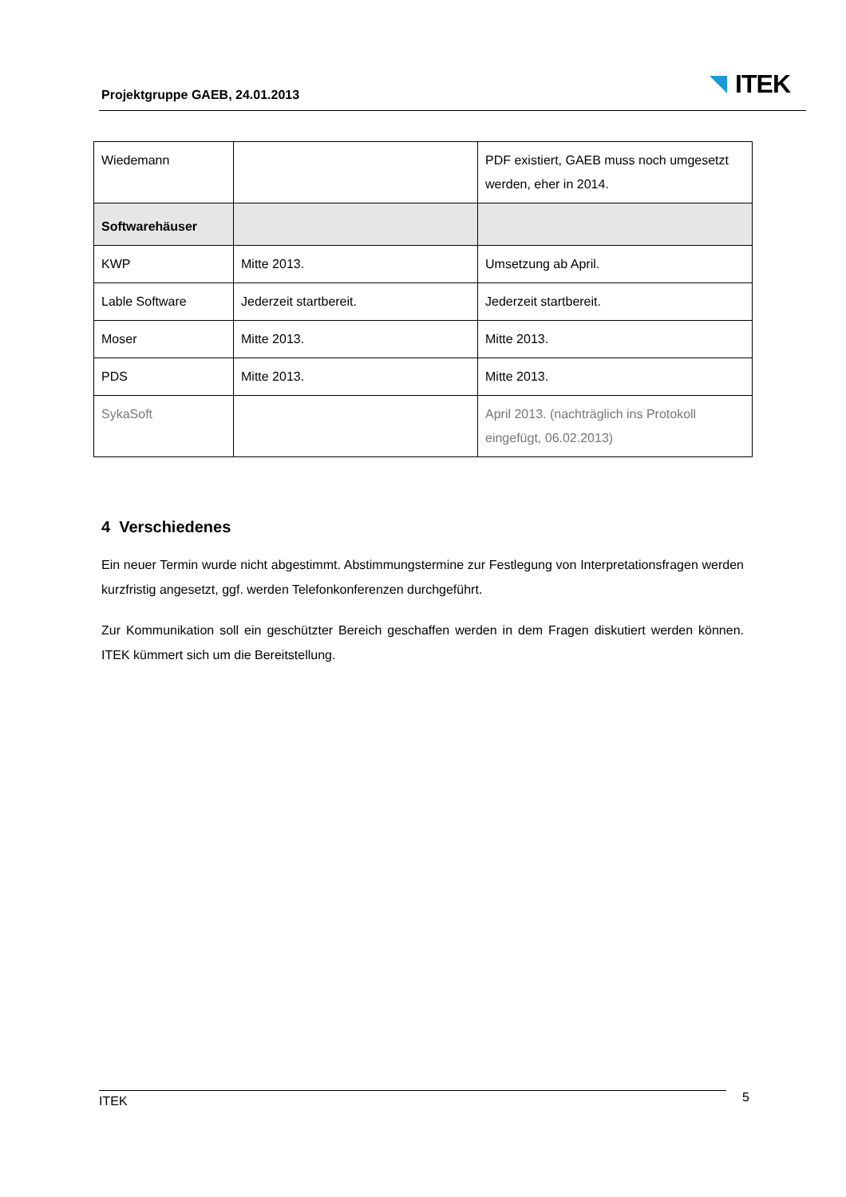Projektgruppe GAEB, 24.01.2013 ITEK
| Wiedemann | | PDF existiert, GAEB muss noch umgesetzt werden, eher in 2014. |
| Softwarehäuser | | |
| KWP | Mitte 2013. | Umsetzung ab April. |
| Lable Software | Jederzeit startbereit. | Jederzeit startbereit. |
| Moser | Mitte 2013. | Mitte 2013. |
| PDS | Mitte 2013. | Mitte 2013. |
| SykaSoft | | April 2013. (nachträglich ins Protokoll eingefügt, 06.02.2013) |
4 Verschiedenes
Ein neuer Termin wurde nicht abgestimmt. Abstimmungstermine zur Festlegung von Interpretationsfragen werden kurzfristig angesetzt, ggf. werden Telefonkonferenzen durchgeführt.
Zur Kommunikation soll ein geschützter Bereich geschaffen werden in dem Fragen diskutiert werden können. ITEK kümmert sich um die Bereitstellung.
ITEK 5